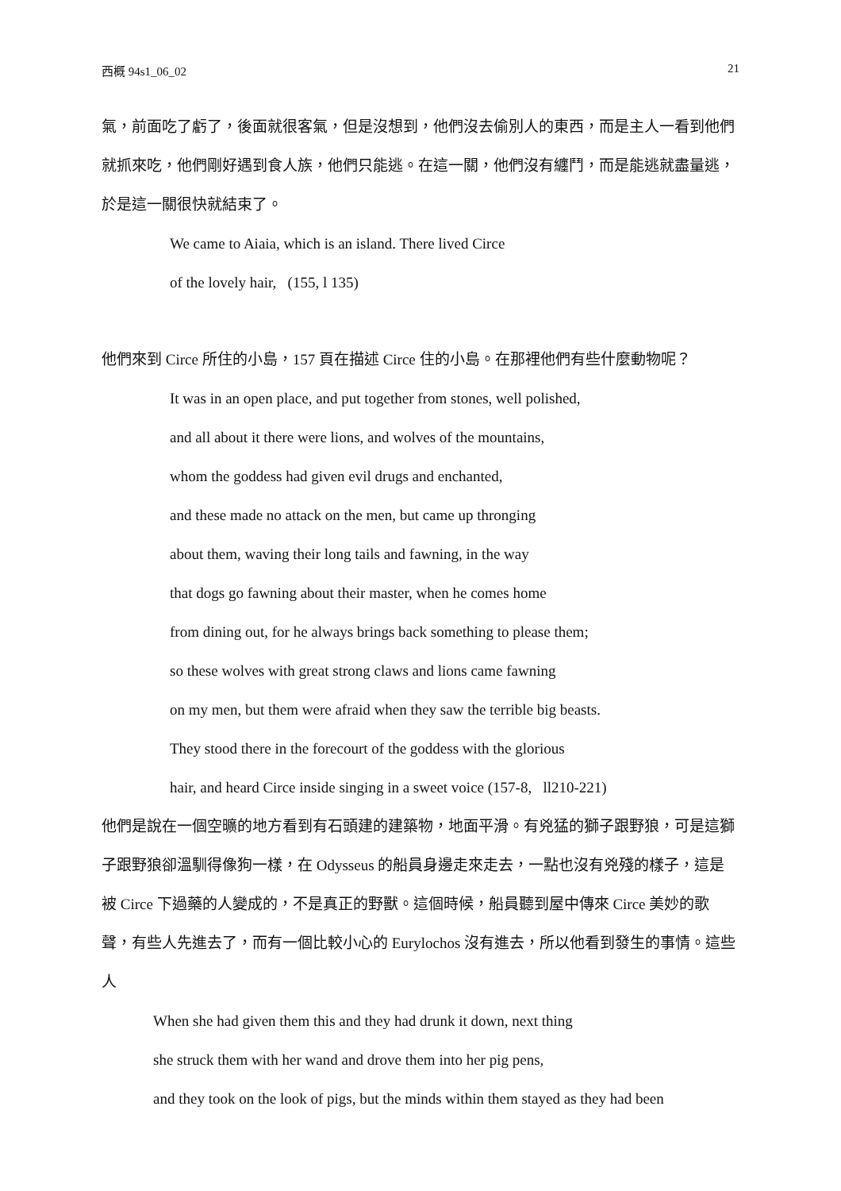西概 94s1_06_02 21
氣，前面吃了虧了，後面就很客氣，但是沒想到，他們沒去偷別人的東西，而是主人一看到他們就抓來吃，他們剛好遇到食人族，他們只能逃。在這一關，他們沒有纏鬥，而是能逃就盡量逃，於是這一關很快就結束了。
We came to Aiaia, which is an island. There lived Circe
of the lovely hair, (155, l 135)
他們來到 Circe 所住的小島，157 頁在描述 Circe 住的小島。在那裡他們有些什麼動物呢？
It was in an open place, and put together from stones, well polished,
and all about it there were lions, and wolves of the mountains,
whom the goddess had given evil drugs and enchanted,
and these made no attack on the men, but came up thronging
about them, waving their long tails and fawning, in the way
that dogs go fawning about their master, when he comes home
from dining out, for he always brings back something to please them;
so these wolves with great strong claws and lions came fawning
on my men, but them were afraid when they saw the terrible big beasts.
They stood there in the forecourt of the goddess with the glorious
hair, and heard Circe inside singing in a sweet voice (157-8, ll210-221)
他們是說在一個空曠的地方看到有石頭建的建築物，地面平滑。有兇猛的獅子跟野狼，可是這獅子跟野狼卻溫馴得像狗一樣，在 Odysseus 的船員身邊走來走去，一點也沒有兇殘的樣子，這是被 Circe 下過藥的人變成的，不是真正的野獸。這個時候，船員聽到屋中傳來 Circe 美妙的歌聲，有些人先進去了，而有一個比較小心的 Eurylochos 沒有進去，所以他看到發生的事情。這些人
When she had given them this and they had drunk it down, next thing
she struck them with her wand and drove them into her pig pens,
and they took on the look of pigs, but the minds within them stayed as they had been